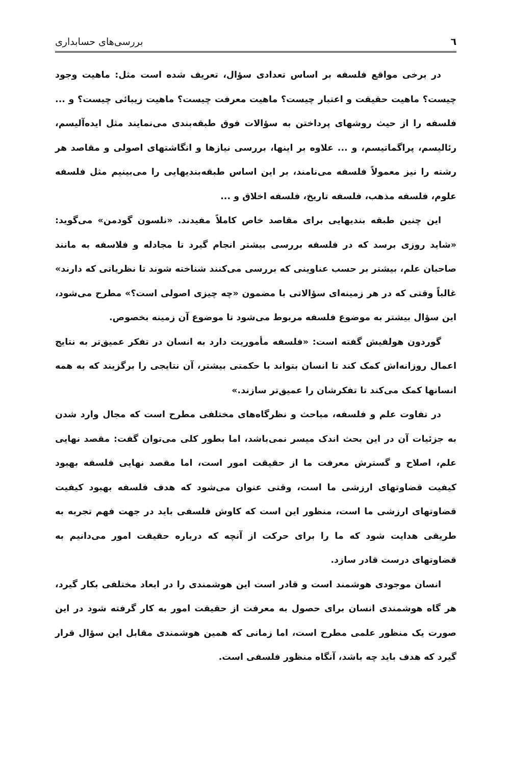٦ بررسی‌های حسابداری
در برخی مواقع فلسفه بر اساس تعدادی سؤال، تعریف شده است مثل: ماهیت وجود چیست؟ ماهیت حقیقت و اعتبار چیست؟ ماهیت معرفت چیست؟ ماهیت زیبائی چیست؟ و ... فلسفه را از حیث روشهای پرداختن به سؤالات فوق طبقه‌بندی می‌نمایند مثل ایده‌آلیسم، رئالیسم، پراگماتیسم، و ... علاوه بر اینها، بررسی نیازها و انگاشتهای اصولی و مقاصد هر رشته را نیز معمولاً فلسفه می‌نامند، بر این اساس طبقه‌بندیهایی را می‌بینیم مثل فلسفه علوم، فلسفه مذهب، فلسفه تاریخ، فلسفه اخلاق و ...
این چنین طبقه بندیهایی برای مقاصد خاص کاملاً مفیدند. «نلسون گودمن» می‌گوید: «شاید روزی برسد که در فلسفه بررسی بیشتر انجام گیرد تا مجادله و فلاسفه به مانند صاحبان علم، بیشتر بر حسب عناوینی که بررسی می‌کنند شناخته شوند تا نظریاتی که دارند» غالباً وقتی که در هر زمینه‌ای سؤالاتی با مضمون «چه چیزی اصولی است؟» مطرح می‌شود، این سؤال بیشتر به موضوع فلسفه مربوط می‌شود تا موضوع آن زمینه بخصوص.
گوردون هولفیش گفته است: «فلسفه مأموریت دارد به انسان در تفکر عمیق‌تر به نتایج اعمال روزانه‌اش کمک کند تا انسان بتواند با حکمتی بیشتر، آن نتایجی را برگزیند که به همه انسانها کمک می‌کند تا تفکرشان را عمیق‌تر سازند.»
در تفاوت علم و فلسفه، مباحث و نظرگاه‌های مختلفی مطرح است که مجال وارد شدن به جزئیات آن در این بحث اندک میسر نمی‌باشد، اما بطور کلی می‌توان گفت: مقصد نهایی علم، اصلاح و گسترش معرفت ما از حقیقت امور است، اما مقصد نهایی فلسفه بهبود کیفیت قضاوتهای ارزشی ما است، وقتی عنوان می‌شود که هدف فلسفه بهبود کیفیت قضاوتهای ارزشی ما است، منظور این است که کاوش فلسفی باید در جهت فهم تجربه به طریقی هدایت شود که ما را برای حرکت از آنچه که درباره حقیقت امور می‌دانیم به قضاوتهای درست قادر سازد.
انسان موجودی هوشمند است و قادر است این هوشمندی را در ابعاد مختلفی بکار گیرد، هر گاه هوشمندی انسان برای حصول به معرفت از حقیقت امور به کار گرفته شود در این صورت یک منظور علمی مطرح است، اما زمانی که همین هوشمندی مقابل این سؤال قرار گیرد که هدف باید چه باشد، آنگاه منظور فلسفی است.